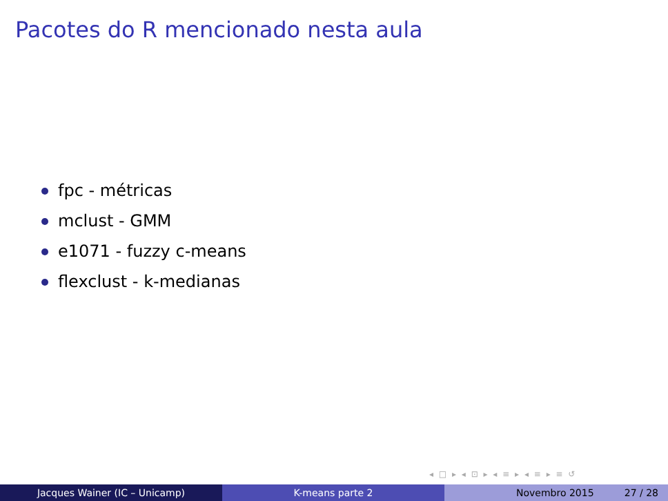Pacotes do R mencionado nesta aula
fpc - métricas
mclust - GMM
e1071 - fuzzy c-means
flexclust - k-medianas
◂ □ ▸ ◂ ⊡ ▸ ◂ ≡ ▸ ◂ ≡ ▸ ≡ ↺
Jacques Wainer (IC – Unicamp) K-means parte 2 Novembro 2015 27 / 28